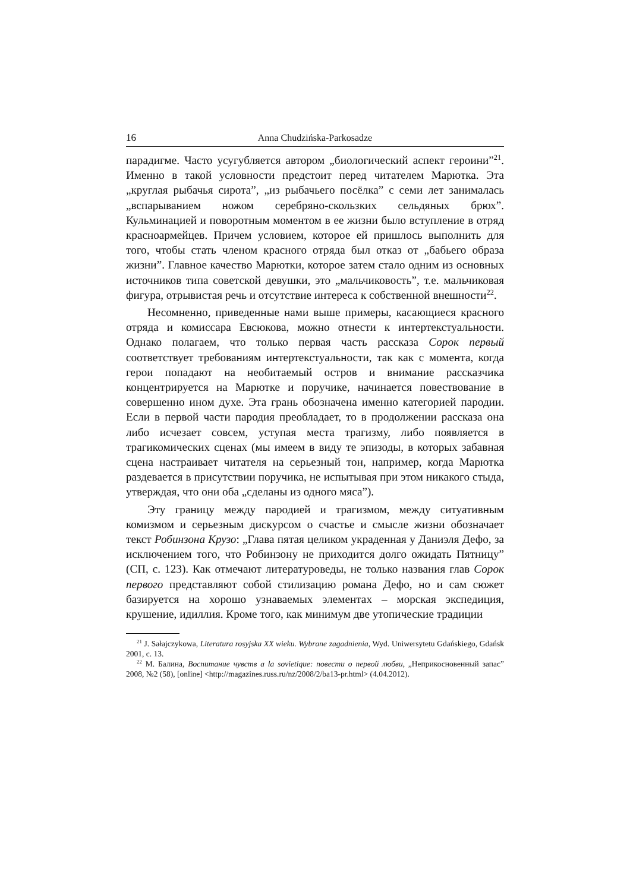16 Anna Chudzińska-Parkosadze
парадигме. Часто усугубляется автором „биологический аспект героини”<sup>21</sup>. Именно в такой условности предстоит перед читателем Марютка. Эта „круглая рыбачья сирота”, „из рыбачьего посёлка” с семи лет занималась „вспарыванием ножом серебряно-скользких сельдяных брюх”. Кульминацией и поворотным моментом в ее жизни было вступление в отряд красноармейцев. Причем условием, которое ей пришлось выполнить для того, чтобы стать членом красного отряда был отказ от „бабьего образа жизни”. Главное качество Марютки, которое затем стало одним из основных источников типа советской девушки, это „мальчиковость”, т.е. мальчиковая фигура, отрывистая речь и отсутствие интереса к собственной внешности<sup>22</sup>.
Несомненно, приведенные нами выше примеры, касающиеся красного отряда и комиссара Евсюкова, можно отнести к интертекстуальности. Однако полагаем, что только первая часть рассказа Сорок первый соответствует требованиям интертекстуальности, так как с момента, когда герои попадают на необитаемый остров и внимание рассказчика концентрируется на Марютке и поручике, начинается повествование в совершенно ином духе. Эта грань обозначена именно категорией пародии. Если в первой части пародия преобладает, то в продолжении рассказа она либо исчезает совсем, уступая места трагизму, либо появляется в трагикомических сценах (мы имеем в виду те эпизоды, в которых забавная сцена настраивает читателя на серьезный тон, например, когда Марютка раздевается в присутствии поручика, не испытывая при этом никакого стыда, утверждая, что они оба „сделаны из одного мяса”).
Эту границу между пародией и трагизмом, между ситуативным комизмом и серьезным дискурсом о счастье и смысле жизни обозначает текст Робинзона Крузо: „Глава пятая целиком украденная у Даниэля Дефо, за исключением того, что Робинзону не приходится долго ожидать Пятницу” (СП, с. 123). Как отмечают литературоведы, не только названия глав Сорок первого представляют собой стилизацию романа Дефо, но и сам сюжет базируется на хорошо узнаваемых элементах – морская экспедиция, крушение, идиллия. Кроме того, как минимум две утопические традиции
<sup>21</sup> J. Sałajczykowa, Literatura rosyjska XX wieku. Wybrane zagadnienia, Wyd. Uniwersytetu Gdańskiego, Gdańsk 2001, с. 13.
<sup>22</sup> М. Балина, Воспитание чувств a la sovietique: повести о первой любви, „Неприкосновенный запас” 2008, №2 (58), [online] <http://magazines.russ.ru/nz/2008/2/ba13-pr.html> (4.04.2012).